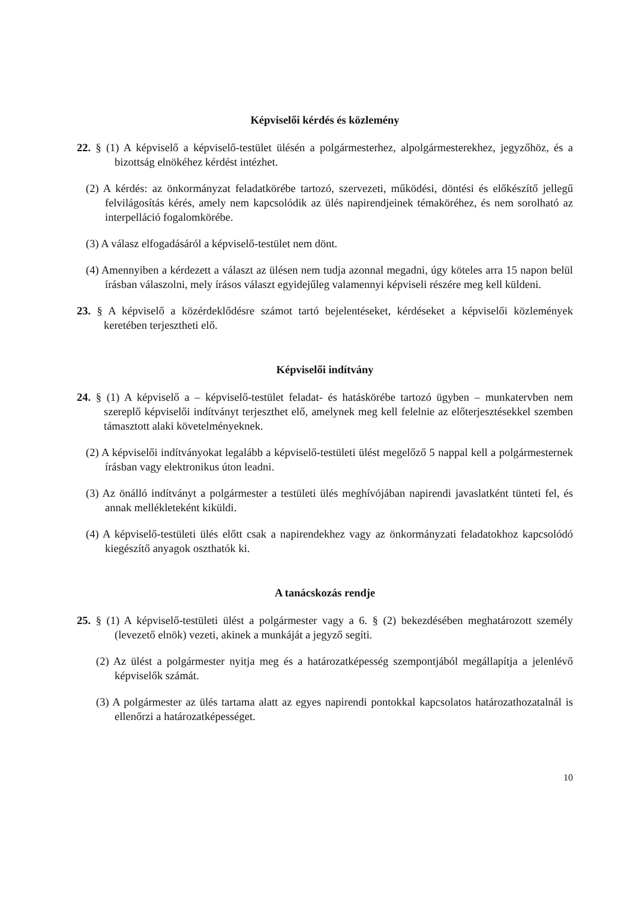Képviselői kérdés és közlemény
22. § (1) A képviselő a képviselő-testület ülésén a polgármesterhez, alpolgármesterekhez, jegyzőhöz, és a bizottság elnökéhez kérdést intézhet.
(2) A kérdés: az önkormányzat feladatkörébe tartozó, szervezeti, működési, döntési és előkészítő jellegű felvilágosítás kérés, amely nem kapcsolódik az ülés napirendjeinek témaköréhez, és nem sorolható az interpelláció fogalomkörébe.
(3) A válasz elfogadásáról a képviselő-testület nem dönt.
(4) Amennyiben a kérdezett a választ az ülésen nem tudja azonnal megadni, úgy köteles arra 15 napon belül írásban válaszolni, mely írásos választ egyidejűleg valamennyi képviseli részére meg kell küldeni.
23. § A képviselő a közérdeklődésre számot tartó bejelentéseket, kérdéseket a képviselői közlemények keretében terjesztheti elő.
Képviselői indítvány
24. § (1) A képviselő a – képviselő-testület feladat- és hatáskörébe tartozó ügyben – munkatervben nem szereplő képviselői indítványt terjeszthet elő, amelynek meg kell felelnie az előterjesztésekkel szemben támasztott alaki követelményeknek.
(2) A képviselői indítványokat legalább a képviselő-testületi ülést megelőző 5 nappal kell a polgármesternek írásban vagy elektronikus úton leadni.
(3) Az önálló indítványt a polgármester a testületi ülés meghívójában napirendi javaslatként tünteti fel, és annak mellékleteként kiküldi.
(4) A képviselő-testületi ülés előtt csak a napirendekhez vagy az önkormányzati feladatokhoz kapcsolódó kiegészítő anyagok oszthatók ki.
A tanácskozás rendje
25. § (1) A képviselő-testületi ülést a polgármester vagy a 6. § (2) bekezdésében meghatározott személy (levezető elnök) vezeti, akinek a munkáját a jegyző segíti.
(2) Az ülést a polgármester nyitja meg és a határozatképesség szempontjából megállapítja a jelenlévő képviselők számát.
(3) A polgármester az ülés tartama alatt az egyes napirendi pontokkal kapcsolatos határozathozatalnál is ellenőrzi a határozatképességet.
10